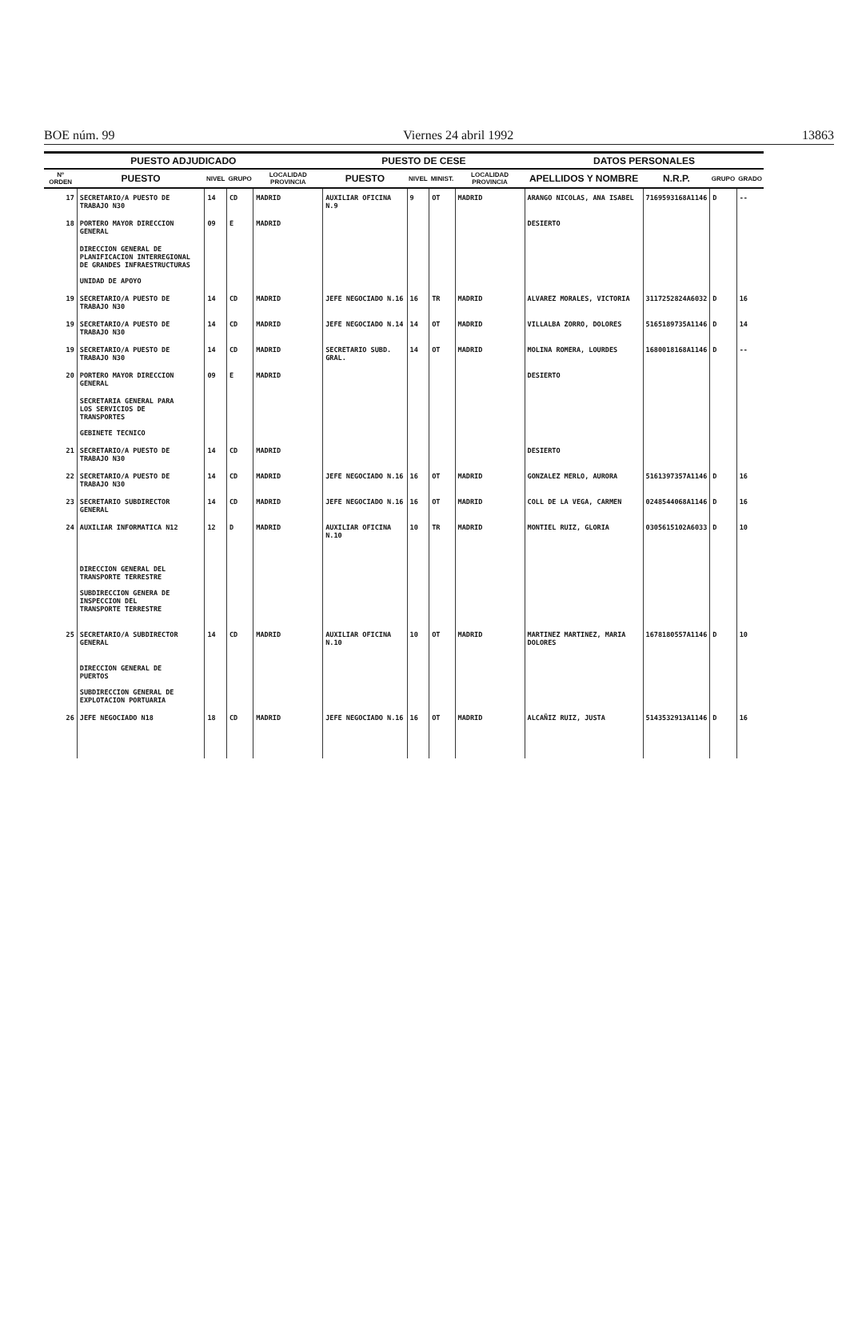BOE núm. 99 Viernes 24 abril 1992 13863
| PUESTO ADJUDICADO | | | | | PUESTO DE CESE | | | | DATOS PERSONALES | | | |
| --- | --- | --- | --- | --- | --- | --- | --- | --- | --- | --- | --- | --- |
| Nº ORDEN | PUESTO | NIVEL | GRUPO | LOCALIDAD PROVINCIA | PUESTO | NIVEL | MINIST. | LOCALIDAD PROVINCIA | APELLIDOS Y NOMBRE | N.R.P. | GRUPO | GRADO |
| 17 | SECRETARIO/A PUESTO DE TRABAJO N30 | 14 | CD | MADRID | AUXILIAR OFICINA N.9 | 9 | OT | MADRID | ARANGO NICOLAS, ANA ISABEL | 7169593168A1146 | D | -- |
| 18 | PORTERO MAYOR DIRECCION GENERAL | 09 | E | MADRID | | | | | DESIERTO | | | |
| | DIRECCION GENERAL DE PLANIFICACION INTERREGIONAL DE GRANDES INFRAESTRUCTURAS UNIDAD DE APOYO | | | | | | | | | | | |
| 19 | SECRETARIO/A PUESTO DE TRABAJO N30 | 14 | CD | MADRID | JEFE NEGOCIADO N.16 | 16 | TR | MADRID | ALVAREZ MORALES, VICTORIA | 3117252824A6032 | D | 16 |
| 19 | SECRETARIO/A PUESTO DE TRABAJO N30 | 14 | CD | MADRID | JEFE NEGOCIADO N.14 | 14 | OT | MADRID | VILLALBA ZORRO, DOLORES | 5165189735A1146 | D | 14 |
| 19 | SECRETARIO/A PUESTO DE TRABAJO N30 | 14 | CD | MADRID | SECRETARIO SUBD. GRAL. | 14 | OT | MADRID | MOLINA ROMERA, LOURDES | 1680018168A1146 | D | -- |
| 20 | PORTERO MAYOR DIRECCION GENERAL | 09 | E | MADRID | | | | | DESIERTO | | | |
| | SECRETARIA GENERAL PARA LOS SERVICIOS DE TRANSPORTES GEBINETE TECNICO | | | | | | | | | | | |
| 21 | SECRETARIO/A PUESTO DE TRABAJO N30 | 14 | CD | MADRID | | | | | DESIERTO | | | |
| 22 | SECRETARIO/A PUESTO DE TRABAJO N30 | 14 | CD | MADRID | JEFE NEGOCIADO N.16 | 16 | OT | MADRID | GONZALEZ MERLO, AURORA | 5161397357A1146 | D | 16 |
| 23 | SECRETARIO SUBDIRECTOR GENERAL | 14 | CD | MADRID | JEFE NEGOCIADO N.16 | 16 | OT | MADRID | COLL DE LA VEGA, CARMEN | 0248544068A1146 | D | 16 |
| 24 | AUXILIAR INFORMATICA N12 | 12 | D | MADRID | AUXILIAR OFICINA N.10 | 10 | TR | MADRID | MONTIEL RUIZ, GLORIA | 0305615102A6033 | D | 10 |
| | DIRECCION GENERAL DEL TRANSPORTE TERRESTRE SUBDIRECCION GENERA DE INSPECCION DEL TRANSPORTE TERRESTRE | | | | | | | | | | | |
| 25 | SECRETARIO/A SUBDIRECTOR GENERAL | 14 | CD | MADRID | AUXILIAR OFICINA N.10 | 10 | OT | MADRID | MARTINEZ MARTINEZ, MARIA DOLORES | 1678180557A1146 | D | 10 |
| | DIRECCION GENERAL DE PUERTOS SUBDIRECCION GENERAL DE EXPLOTACION PORTUARIA | | | | | | | | | | | |
| 26 | JEFE NEGOCIADO N18 | 18 | CD | MADRID | JEFE NEGOCIADO N.16 | 16 | OT | MADRID | ALCAÑIZ RUIZ, JUSTA | 5143532913A1146 | D | 16 |